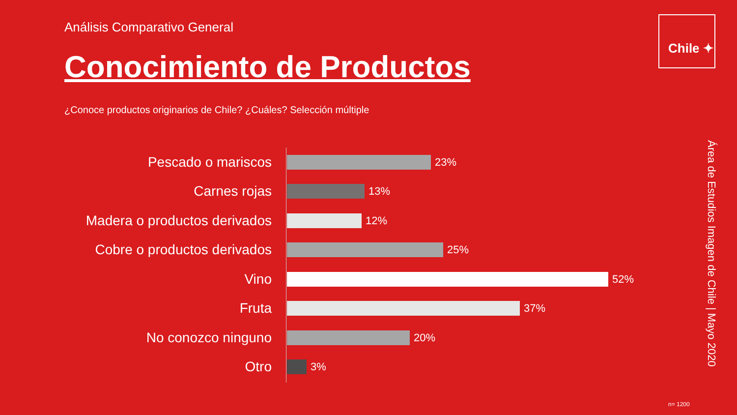Análisis Comparativo General
Conocimiento de Productos
Chile ✦
¿Conoce productos originarios de Chile? ¿Cuáles? Selección múltiple
Pescado o mariscos
23%
Carnes rojas
13%
Madera o productos derivados
12%
Cobre o productos derivados
25%
Vino
52%
Fruta
37%
No conozco ninguno
20%
Otro
3%
Área de Estudios Imagen de Chile | Mayo 2020
n= 1200